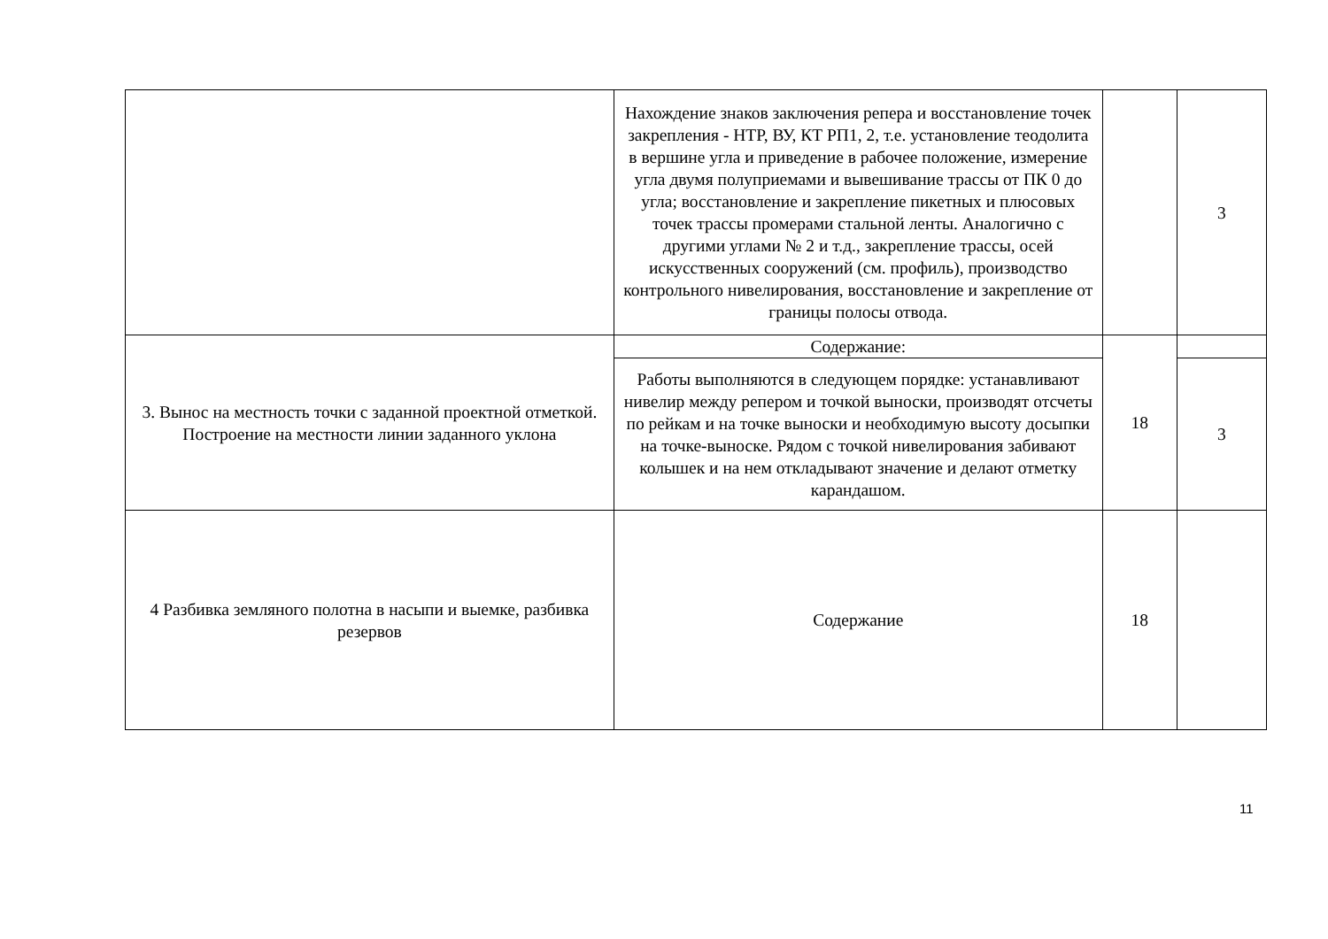| | Нахождение знаков заключения репера и восстановление точек закрепления - НТР, ВУ, КТ РП1, 2, т.е. установление теодолита в вершине угла и приведение в рабочее положение, измерение угла двумя полуприемами и вывешивание трассы от ПК 0 до угла; восстановление и закрепление пикетных и плюсовых точек трассы промерами стальной ленты. Аналогично с другими углами № 2 и т.д., закрепление трассы, осей искусственных сооружений (см. профиль), производство контрольного нивелирования, восстановление и закрепление от границы полосы отвода. | | 3 |
| 3. Вынос на местность точки с заданной проектной отметкой. Построение на местности линии заданного уклона | Содержание: | 18 | |
| | Работы выполняются в следующем порядке: устанавливают нивелир между репером и точкой выноски, производят отсчеты по рейкам и на точке выноски и необходимую высоту досыпки на точке-выноске. Рядом с точкой нивелирования забивают колышек и на нем откладывают значение и делают отметку карандашом. | | 3 |
| 4 Разбивка земляного полотна в насыпи и выемке, разбивка резервов | Содержание | 18 | |
11